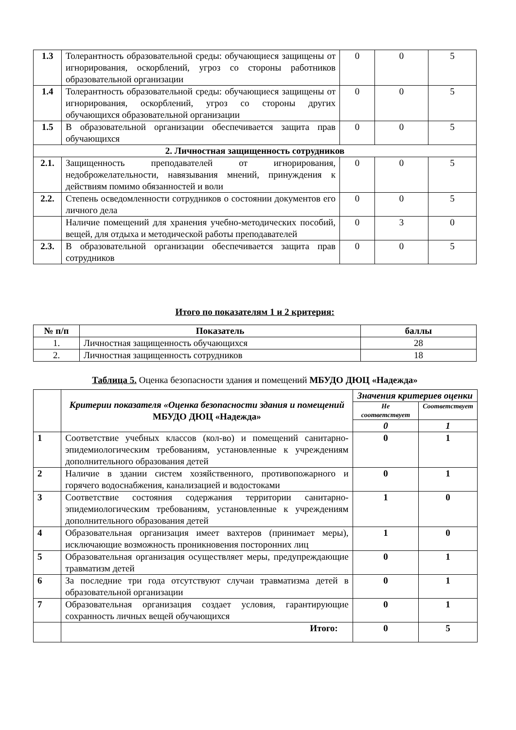| 1.3 | Толерантность образовательной среды: обучающиеся защищены от игнорирования, оскорблений, угроз со стороны работников образовательной организации | 0 | 0 | 5 |
| 1.4 | Толерантность образовательной среды: обучающиеся защищены от игнорирования, оскорблений, угроз со стороны других обучающихся образовательной организации | 0 | 0 | 5 |
| 1.5 | В образовательной организации обеспечивается защита прав обучающихся | 0 | 0 | 5 |
| 2. Личностная защищенность сотрудников | | | | |
| 2.1. | Защищенность преподавателей от игнорирования, недоброжелательности, навязывания мнений, принуждения к действиям помимо обязанностей и воли | 0 | 0 | 5 |
| 2.2. | Степень осведомленности сотрудников о состоянии документов его личного дела | 0 | 0 | 5 |
| | Наличие помещений для хранения учебно-методических пособий, вещей, для отдыха и методической работы преподавателей | 0 | 3 | 0 |
| 2.3. | В образовательной организации обеспечивается защита прав сотрудников | 0 | 0 | 5 |
Итого по показателям 1 и 2 критерия:
| № п/п | Показатель | баллы |
| --- | --- | --- |
| 1. | Личностная защищенность обучающихся | 28 |
| 2. | Личностная защищенность сотрудников | 18 |
Таблица 5. Оценка безопасности здания и помещений МБУДО ДЮЦ «Надежда»
| | Критерии показателя «Оценка безопасности здания и помещений МБУДО ДЮЦ «Надежда» | Значения критериев оценки | |
| | | Не соответствует | Соответствует |
| | | 0 | 1 |
| 1 | Соответствие учебных классов (кол-во) и помещений санитарно-эпидемиологическим требованиям, установленные к учреждениям дополнительного образования детей | 0 | 1 |
| 2 | Наличие в здании систем хозяйственного, противопожарного и горячего водоснабжения, канализацией и водостоками | 0 | 1 |
| 3 | Соответствие состояния содержания территории санитарно-эпидемиологическим требованиям, установленные к учреждениям дополнительного образования детей | 1 | 0 |
| 4 | Образовательная организация имеет вахтеров (принимает меры), исключающие возможность проникновения посторонних лиц | 1 | 0 |
| 5 | Образовательная организация осуществляет меры, предупреждающие травматизм детей | 0 | 1 |
| 6 | За последние три года отсутствуют случаи травматизма детей в образовательной организации | 0 | 1 |
| 7 | Образовательная организация создает условия, гарантирующие сохранность личных вещей обучающихся | 0 | 1 |
| | Итого: | 0 | 5 |